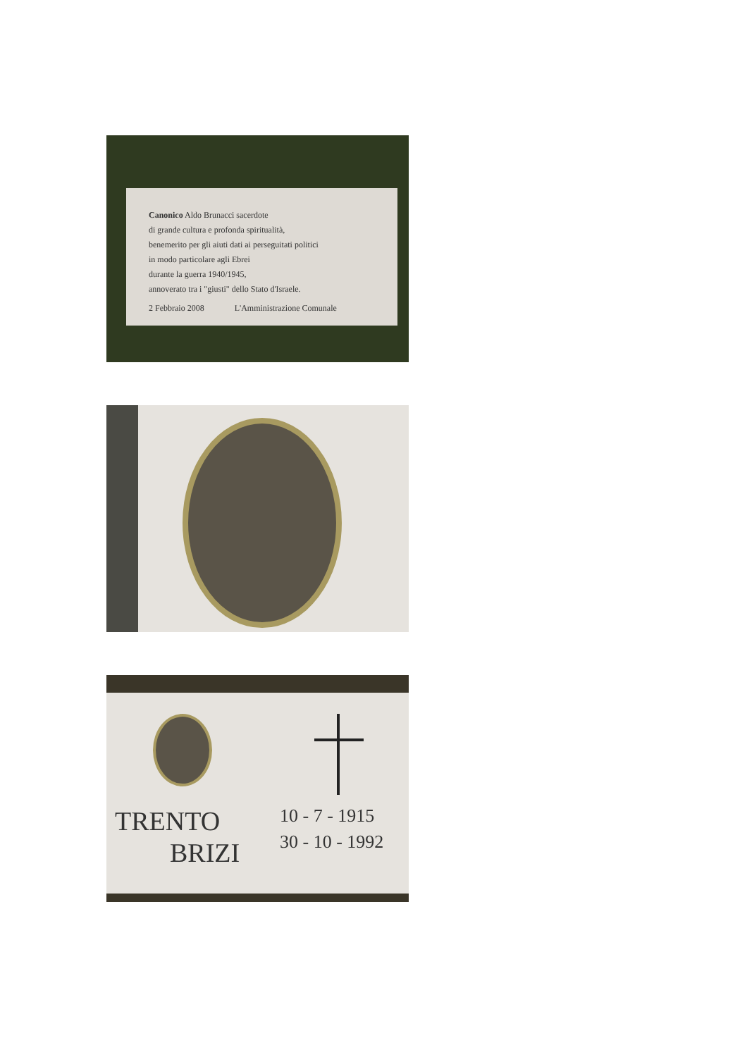Canonico Aldo Brunacci sacerdote
di grande cultura e profonda spiritualità,
benemerito per gli aiuti dati ai perseguitati politici
in modo particolare agli Ebrei
durante la guerra 1940/1945,
annoverato tra i "giusti" dello Stato d'Israele.
2 Febbraio 2008 L'Amministrazione Comunale
TRENTO
BRIZI
10 - 7 - 1915
30 - 10 - 1992